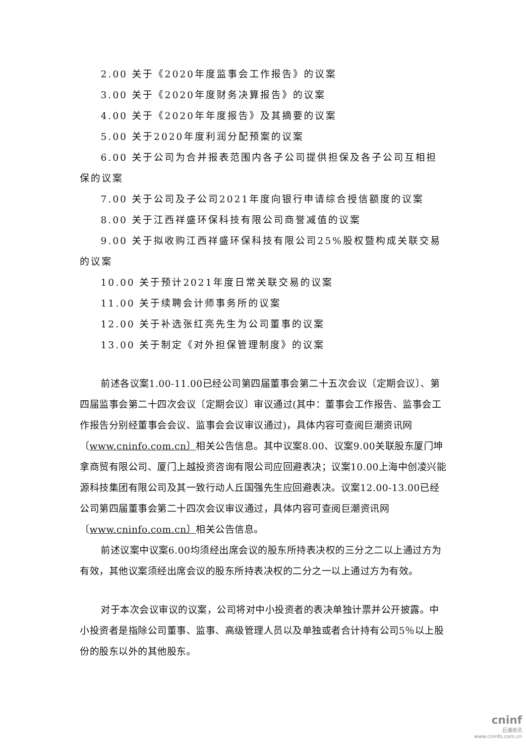2.00 关于《2020年度监事会工作报告》的议案
3.00 关于《2020年度财务决算报告》的议案
4.00 关于《2020年年度报告》及其摘要的议案
5.00 关于2020年度利润分配预案的议案
6.00 关于公司为合并报表范围内各子公司提供担保及各子公司互相担保的议案
7.00 关于公司及子公司2021年度向银行申请综合授信额度的议案
8.00 关于江西祥盛环保科技有限公司商誉减值的议案
9.00 关于拟收购江西祥盛环保科技有限公司25%股权暨构成关联交易的议案
10.00 关于预计2021年度日常关联交易的议案
11.00 关于续聘会计师事务所的议案
12.00 关于补选张红亮先生为公司董事的议案
13.00 关于制定《对外担保管理制度》的议案
前述各议案1.00-11.00已经公司第四届董事会第二十五次会议〔定期会议〕、第四届监事会第二十四次会议〔定期会议〕审议通过(其中：董事会工作报告、监事会工作报告分别经董事会会议、监事会会议审议通过)，具体内容可查阅巨潮资讯网〔www.cninfo.com.cn〕相关公告信息。其中议案8.00、议案9.00关联股东厦门坤拿商贸有限公司、厦门上越投资咨询有限公司应回避表决；议案10.00上海中创凌兴能源科技集团有限公司及其一致行动人丘国强先生应回避表决。议案12.00-13.00已经公司第四届董事会第二十四次会议审议通过，具体内容可查阅巨潮资讯网〔www.cninfo.com.cn〕相关公告信息。
前述议案中议案6.00均须经出席会议的股东所持表决权的三分之二以上通过方为有效，其他议案须经出席会议的股东所持表决权的二分之一以上通过方为有效。
对于本次会议审议的议案，公司将对中小投资者的表决单独计票并公开披露。中小投资者是指除公司董事、监事、高级管理人员以及单独或者合计持有公司5％以上股份的股东以外的其他股东。
cninf
巨潮资讯
www.cninfo.com.cn